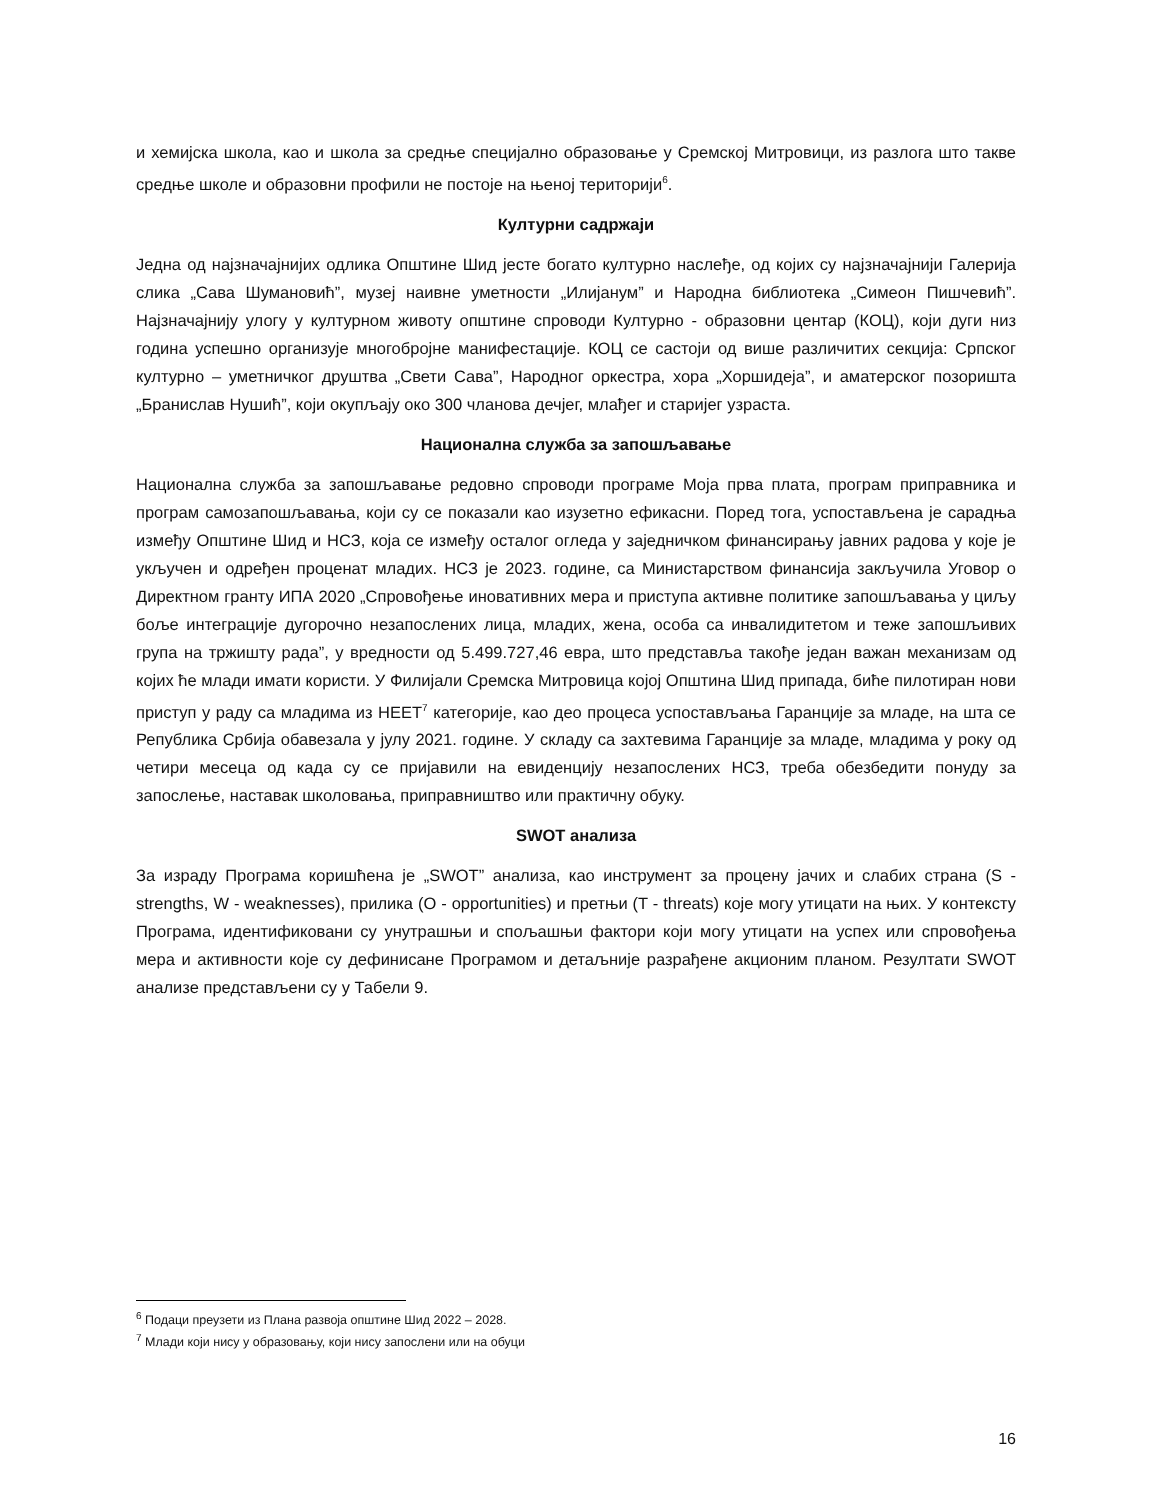и хемијска школа, као и школа за средње специјално образовање у Сремској Митровици, из разлога што такве средње школе и образовни профили не постоје на њеној територији<sup>6</sup>.
Културни садржаји
Једна од најзначајнијих одлика Општине Шид јесте богато културно наслеђе, од којих су најзначајнији Галерија слика „Сава Шумановић”, музеј наивне уметности „Илијанум” и Народна библиотека „Симеон Пишчевић”. Најзначајнију улогу у културном животу општине спроводи Културно - образовни центар (КОЦ), који дуги низ година успешно организује многобројне манифестације. КОЦ се састоји од више различитих секција: Српског културно – уметничког друштва „Свети Сава”, Народног оркестра, хора „Хоршидеја”, и аматерског позоришта „Бранислав Нушић”, који окупљају око 300 чланова дечјег, млађег и старијег узраста.
Национална служба за запошљавање
Национална служба за запошљавање редовно спроводи програме Моја прва плата, програм приправника и програм самозапошљавања, који су се показали као изузетно ефикасни. Поред тога, успостављена је сарадња између Општине Шид и НСЗ, која се између осталог огледа у заједничком финансирању јавних радова у које је укључен и одређен проценат младих. НСЗ је 2023. године, са Министарством финансија закључила Уговор о Директном гранту ИПА 2020 „Спровођење иновативних мера и приступа активне политике запошљавања у циљу боље интеграције дугорочно незапослених лица, младих, жена, особа са инвалидитетом и теже запошљивих група на тржишту рада”, у вредности од 5.499.727,46 евра, што представља такође један важан механизам од којих ће млади имати користи. У Филијали Сремска Митровица којој Општина Шид припада, биће пилотиран нови приступ у раду са младима из НЕЕТ<sup>7</sup> категорије, као део процеса успостављања Гаранције за младе, на шта се Република Србија обавезала у јулу 2021. године. У складу са захтевима Гаранције за младе, младима у року од четири месеца од када су се пријавили на евиденцију незапослених НСЗ, треба обезбедити понуду за запослење, наставак школовања, приправништво или практичну обуку.
SWOT анализа
За израду Програма коришћена је „SWOT” анализа, као инструмент за процену јачих и слабих страна (S - strengths, W - weaknesses), прилика (O - opportunities) и претњи (T - threats) које могу утицати на њих. У контексту Програма, идентификовани су унутрашњи и спољашњи фактори који могу утицати на успех или спровођења мера и активности које су дефинисане Програмом и детаљније разрађене акционим планом. Резултати SWOT анализе представљени су у Табели 9.
<sup>6</sup> Подаци преузети из Плана развоја општине Шид 2022 – 2028.
<sup>7</sup> Млади који нису у образовању, који нису запослени или на обуци
16